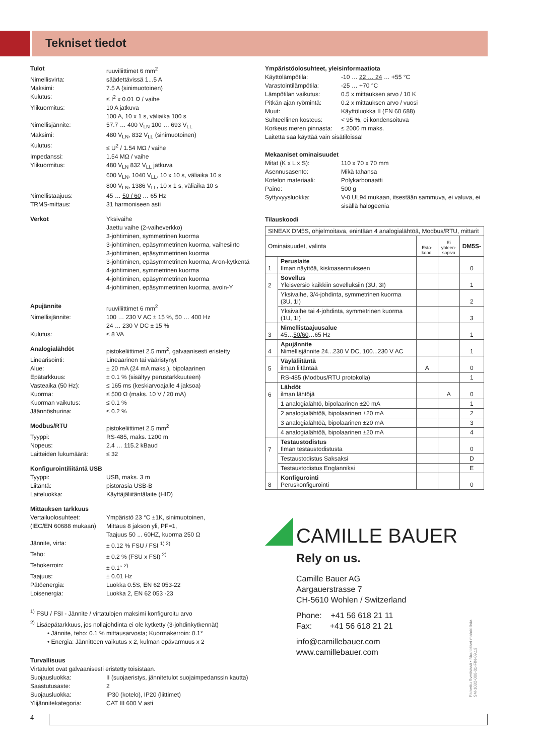Tekniset tiedot
Tulot ruuviliittimet 6 mm<sup>2</sup>
Nimellisvirta: säädettävissä 1...5 A
Maksimi: 7.5 A (sinimuotoinen)
Kulutus: ≤ I<sup>2</sup> x 0.01 Ω / vaihe
Ylikuormitus: 10 A jatkuva
100 A, 10 x 1 s, väliaika 100 s
Nimellisjännite: 57.7 … 400 V<sub>LN</sub> 100 … 693 V<sub>LL</sub>
Maksimi: 480 V<sub>LN</sub>, 832 V<sub>LL</sub> (sinimuotoinen)
Kulutus: ≤ U<sup>2</sup> / 1.54 MΩ / vaihe
Impedanssi: 1.54 MΩ / vaihe
Ylikuormitus: 480 V<sub>LN</sub> 832 V<sub>LL</sub> jatkuva
600 V<sub>LN</sub>, 1040 V<sub>LL</sub>, 10 x 10 s, väliaika 10 s
800 V<sub>LN</sub>, 1386 V<sub>LL</sub>, 10 x 1 s, väliaika 10 s
Nimellistaajuus: 45 … 50 / 60 … 65 Hz
TRMS-mittaus: 31 harmoniseen asti
Verkot Yksivaihe
Jaettu vaihe (2-vaiheverkko)
3-johtiminen, symmetrinen kuorma
3-johtiminen, epäsymmetrinen kuorma, vaihesiirto
3-johtiminen, epäsymmetrinen kuorma
3-johtiminen, epäsymmetrinen kuorma, Aron-kytkentä
4-johtiminen, symmetrinen kuorma
4-johtiminen, epäsymmetrinen kuorma
4-johtiminen, epäsymmetrinen kuorma, avoin-Y
Apujännite ruuviliittimet 6 mm<sup>2</sup>
Nimellisjännite: 100 … 230 V AC ± 15 %, 50 … 400 Hz
24 … 230 V DC ± 15 %
Kulutus: ≤ 8 VA
Analogialähdöt pistokeliittimet 2.5 mm<sup>2</sup>, galvaanisesti eristetty
Linearisointi: Lineaarinen tai vääristynyt
Alue: ± 20 mA (24 mA maks.), bipolaarinen
Epätarkkuus: ± 0.1 % (sisältyy perustarkkuuteen)
Vasteaika (50 Hz): ≤ 165 ms (keskiarvoajalle 4 jaksoa)
Kuorma: ≤ 500 Ω (maks. 10 V / 20 mA)
Kuorman vaikutus: ≤ 0.1 %
Jäännöshurina: ≤ 0.2 %
Modbus/RTU pistokeliittimet 2.5 mm<sup>2</sup>
Tyyppi: RS-485, maks. 1200 m
Nopeus: 2.4 … 115.2 kBaud
Laitteiden lukumäärä: ≤ 32
Konfigurointiliitäntä USB
Tyyppi: USB, maks. 3 m
Liitäntä: pistorasia USB-B
Laiteluokka: Käyttäjäliitäntälaite (HID)
Mittauksen tarkkuus
Vertailuolosuhteet:
(IEC/EN 60688 mukaan) Ympäristö 23 °C ±1K, sinimuotoinen,
Mittaus 8 jakson yli, PF=1,
Taajuus 50 ... 60HZ, kuorma 250 Ω
Jännite, virta: ± 0.12 % FSU / FSI <sup>1) 2)</sup>
Teho: ± 0.2 % (FSU x FSI) <sup>2)</sup>
Tehokerroin: ± 0.1° <sup>2)</sup>
Taajuus: ± 0.01 Hz
Pätöenergia: Luokka 0.5S, EN 62 053-22
Loisenergia: Luokka 2, EN 62 053 -23
<sup>1)</sup> FSU / FSI - Jännite / virtatulojen maksimi konfiguroitu arvo
<sup>2)</sup> Lisäepätarkkuus, jos nollajohdinta ei ole kytketty (3-johdinkytkennät)
• Jännite, teho: 0.1 % mittausarvosta; Kuormakerroin: 0.1°
• Energia: Jännitteen vaikutus x 2, kulman epävarmuus x 2
Turvallisuus
Virtatulot ovat galvaanisesti eristetty toisistaan.
Suojausluokka: II (suojaeristys, jännitetulot suojaimpedanssin kautta)
Saastutusaste: 2
Suojausluokka: IP30 (kotelo), IP20 (liittimet)
Ylijännitekategoria: CAT III 600 V asti
Ympäristöolosuhteet, yleisinformaatiota
Käyttölämpötila: -10 … 22 … 24 … +55 °C
Varastointilämpötila: -25 … +70 °C
Lämpötilan vaikutus: 0.5 x mittauksen arvo / 10 K
Pitkän ajan ryömintä: 0.2 x mittauksen arvo / vuosi
Muut: Käyttöluokka II (EN 60 688)
Suhteellinen kosteus: < 95 %, ei kondensoituva
Korkeus meren pinnasta: ≤ 2000 m maks.
Laitetta saa käyttää vain sisätiloissa!
Mekaaniset ominaisuudet
Mitat (K x L x S): 110 x 70 x 70 mm
Asennusasento: Mikä tahansa
Kotelon materiaali: Polykarbonaatti
Paino: 500 g
Syttyvyysluokka: V-0 UL94 mukaan, itsestään sammuva, ei valuva, ei sisällä halogeenia
Tilauskoodi
| SINEAX DM5S, ohjelmoitava, enintään 4 analogialähtöä, Modbus/RTU, mittarit | | | | |
| Ominaisuudet, valinta | | Esto- koodi | Ei yhteen- sopiva | DM5S- |
| 1 | Peruslaite Ilman näyttöä, kiskoasennukseen | | | 0 |
| 2 | Sovellus Yleisversio kaikkiin sovelluksiin (3U, 3I) | | | 1 |
| | Yksivaihe, 3/4-johdinta, symmetrinen kuorma (3U, 1I) | | | 2 |
| | Yksivaihe tai 4-johdinta, symmetrinen kuorma (1U, 1I) | | | 3 |
| 3 | Nimellistaajuusalue 45… 50/60 …65 Hz | | | 1 |
| 4 | Apujännite Nimellisjännite 24...230 V DC, 100...230 V AC | | | 1 |
| 5 | Väyläliitäntä ilman liitäntää | A | | 0 |
| | RS-485 (Modbus/RTU protokolla) | | | 1 |
| 6 | Lähdöt ilman lähtöjä | | A | 0 |
| | 1 analogialähtö, bipolaarinen ±20 mA | | | 1 |
| | 2 analogialähtöä, bipolaarinen ±20 mA | | | 2 |
| | 3 analogialähtöä, bipolaarinen ±20 mA | | | 3 |
| | 4 analogialähtöä, bipolaarinen ±20 mA | | | 4 |
| 7 | Testaustodistus Ilman testaustodistusta | | | 0 |
| | Testaustodistus Saksaksi | | | D |
| | Testaustodistus Englanniksi | | | E |
| 8 | Konfigurointi Peruskonfigurointi | | | 0 |
CAMILLE BAUER
Rely on us.
Camille Bauer AG
Aargauerstrasse 7
CH-5610 Wohlen / Switzerland
Phone: +41 56 618 21 11
Fax: +41 56 618 21 21
info@camillebauer.com
www.camillebauer.com
Painettu Sveitsissä • Muutokset mahdollisia
SM-1032-000-01-FIN-09.13
4